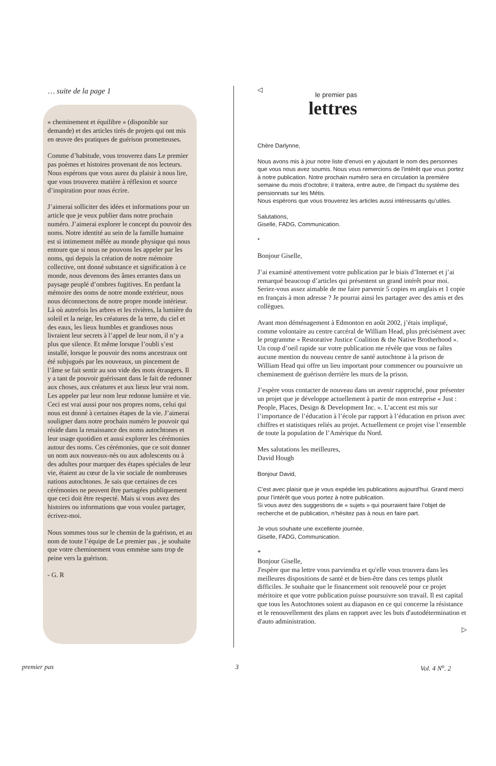… suite de la page 1
« cheminement et équilibre » (disponible sur demande) et des articles tirés de projets qui ont mis en œuvre des pratiques de guérison prometteuses.
Comme d’habitude, vous trouverez dans Le premier pas poèmes et histoires provenant de nos lecteurs. Nous espérons que vous aurez du plaisir à nous lire, que vous trouverez matière à réflexion et source d’inspiration pour nous écrire.
J’aimerai solliciter des idées et informations pour un article que je veux publier dans notre prochain numéro. J’aimerai explorer le concept du pouvoir des noms. Notre identité au sein de la famille humaine est si intimement mêlée au monde physique qui nous entoure que si nous ne pouvons les appeler par les noms, qui depuis la création de notre mémoire collective, ont donné substance et signification à ce monde, nous devenons des âmes errantes dans un paysage peuplé d’ombres fugitives. En perdant la mémoire des noms de notre monde extérieur, nous nous déconnectons de notre propre monde intérieur. Là où autrefois les arbres et les rivières, la lumière du soleil et la neige, les créatures de la terre, du ciel et des eaux, les lieux humbles et grandioses nous livraient leur secrets à l’appel de leur nom, il n’y a plus que silence. Et même lorsque l’oubli s’est installé, lorsque le pouvoir des noms ancestraux ont été subjugués par les nouveaux, un pincement de l’âme se fait sentir au son vide des mots étrangers. Il y a tant de pouvoir guérissant dans le fait de redonner aux choses, aux créatures et aux lieux leur vrai nom. Les appeler par leur nom leur redonne lumière et vie. Ceci est vrai aussi pour nos propres noms, celui qui nous est donné à certaines étapes de la vie. J’aimerai souligner dans notre prochain numéro le pouvoir qui réside dans la renaissance des noms autochtones et leur usage quotidien et aussi explorer les cérémonies autour des noms. Ces cérémonies, que ce soit donner un nom aux nouveaux-nés ou aux adolescents ou à des adultes pour marquer des étapes spéciales de leur vie, étaient au cœur de la vie sociale de nombreuses nations autochtones. Je sais que certaines de ces cérémonies ne peuvent être partagées publiquement que ceci doit être respecté. Mais si vous avez des histoires ou informations que vous voulez partager, écrivez-moi.
Nous sommes tous sur le chemin de la guérison, et au nom de toute l’équipe de Le premier pas , je souhaite que votre cheminement vous emmène sans trop de peine vers la guérison.
- G. R
◁
le premier pas
lettres
Chère Darlynne,
Nous avons mis à jour notre liste d’envoi en y ajoutant le nom des personnes que vous nous avez soumis. Nous vous remercions de l’intérêt que vous portez à notre publication. Notre prochain numéro sera en circulation la première semaine du mois d’octobre; il traitera, entre autre, de l’impact du système des pensionnats sur les Métis.
Nous espérons que vous trouverez les articles aussi intéressants qu’utiles.
Salutations,
Giselle, FADG, Communication.
*
Bonjour Giselle,
J’ai examiné attentivement votre publication par le biais d’Internet et j’ai remarqué beaucoup d’articles qui présentent un grand intérêt pour moi. Seriez-vous assez aimable de me faire parvenir 5 copies en anglais et 1 copie en français à mon adresse ? Je pourrai ainsi les partager avec des amis et des collègues.
Avant mon déménagement à Edmonton en août 2002, j’étais impliqué, comme volontaire au centre carcéral de William Head, plus précisément avec le programme « Restorative Justice Coalition & the Native Brotherhood ». Un coup d’oeil rapide sur votre publication me révèle que vous ne faîtes aucune mention du nouveau centre de santé autochtone à la prison de William Head qui offre un lieu important pour commencer ou poursuivre un cheminement de guérison derrière les murs de la prison.
J’espère vous contacter de nouveau dans un avenir rapproché, pour présenter un projet que je développe actuellement à partir de mon entreprise « Just : People, Places, Design & Development Inc. ». L’accent est mis sur l’importance de l’éducation à l’école par rapport à l’éducation en prison avec chiffres et statistiques reliés au projet. Actuellement ce projet vise l’ensemble de toute la population de l’Amérique du Nord.
Mes salutations les meilleures,
David Hough
Bonjour David,
C’est avec plaisir que je vous expédie les publications aujourd’hui. Grand merci pour l’intérêt que vous portez à notre publication.
Si vous avez des suggestions de « sujets » qui pourraient faire l’objet de recherche et de publication, n’hésitez pas à nous en faire part.
Je vous souhaite une excellente journée.
Giselle, FADG, Communication.
*
Bonjour Giselle,
J'espère que ma lettre vous parviendra et qu'elle vous trouvera dans les meilleures dispositions de santé et de bien-être dans ces temps plutôt difficiles. Je souhaite que le financement soit renouvelé pour ce projet méritoire et que votre publication puisse poursuivre son travail. Il est capital que tous les Autochtones soient au diapason en ce qui concerne la résistance et le renouvellement des plans en rapport avec les buts d'autodétermination et d'auto administration.
▷
premier pas 3 Vol. 4 N<sup>o</sup>. 2